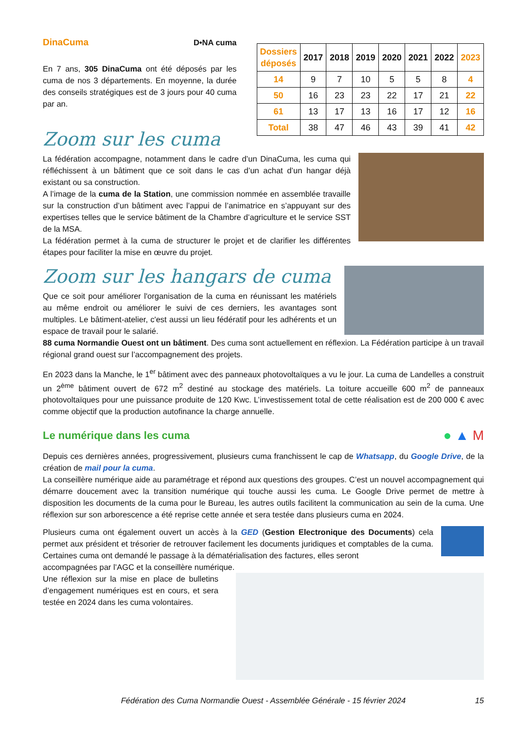DinaCuma D•NA cuma
En 7 ans, 305 DinaCuma ont été déposés par les cuma de nos 3 départements. En moyenne, la durée des conseils stratégiques est de 3 jours pour 40 cuma par an.
| Dossiers déposés | 2017 | 2018 | 2019 | 2020 | 2021 | 2022 | 2023 |
| --- | --- | --- | --- | --- | --- | --- | --- |
| 14 | 9 | 7 | 10 | 5 | 5 | 8 | 4 |
| 50 | 16 | 23 | 23 | 22 | 17 | 21 | 22 |
| 61 | 13 | 17 | 13 | 16 | 17 | 12 | 16 |
| Total | 38 | 47 | 46 | 43 | 39 | 41 | 42 |
Zoom sur les cuma
La fédération accompagne, notamment dans le cadre d’un DinaCuma, les cuma qui réfléchissent à un bâtiment que ce soit dans le cas d’un achat d’un hangar déjà existant ou sa construction.
A l’image de la cuma de la Station, une commission nommée en assemblée travaille sur la construction d’un bâtiment avec l’appui de l’animatrice en s’appuyant sur des expertises telles que le service bâtiment de la Chambre d’agriculture et le service SST de la MSA.
La fédération permet à la cuma de structurer le projet et de clarifier les différentes étapes pour faciliter la mise en œuvre du projet.
Zoom sur les hangars de cuma
Que ce soit pour améliorer l'organisation de la cuma en réunissant les matériels au même endroit ou améliorer le suivi de ces derniers, les avantages sont multiples. Le bâtiment-atelier, c'est aussi un lieu fédératif pour les adhérents et un espace de travail pour le salarié.
88 cuma Normandie Ouest ont un bâtiment. Des cuma sont actuellement en réflexion. La Fédération participe à un travail régional grand ouest sur l’accompagnement des projets.
En 2023 dans la Manche, le 1<sup>er</sup> bâtiment avec des panneaux photovoltaïques a vu le jour. La cuma de Landelles a construit un 2<sup>ème</sup> bâtiment ouvert de 672 m<sup>2</sup> destiné au stockage des matériels. La toiture accueille 600 m<sup>2</sup> de panneaux photovoltaïques pour une puissance produite de 120 Kwc. L’investissement total de cette réalisation est de 200 000 € avec comme objectif que la production autofinance la charge annuelle.
Le numérique dans les cuma
● ▲ M
Depuis ces dernières années, progressivement, plusieurs cuma franchissent le cap de Whatsapp, du Google Drive, de la création de mail pour la cuma.
La conseillère numérique aide au paramétrage et répond aux questions des groupes. C’est un nouvel accompagnement qui démarre doucement avec la transition numérique qui touche aussi les cuma. Le Google Drive permet de mettre à disposition les documents de la cuma pour le Bureau, les autres outils facilitent la communication au sein de la cuma. Une réflexion sur son arborescence a été reprise cette année et sera testée dans plusieurs cuma en 2024.
Plusieurs cuma ont également ouvert un accès à la GED (Gestion Electronique des Documents) cela permet aux président et trésorier de retrouver facilement les documents juridiques et comptables de la cuma. Certaines cuma ont demandé le passage à la dématérialisation des factures, elles seront
accompagnées par l’AGC et la conseillère numérique.
Une réflexion sur la mise en place de bulletins d’engagement numériques est en cours, et sera testée en 2024 dans les cuma volontaires.
Fédération des Cuma Normandie Ouest - Assemblée Générale - 15 février 2024 15